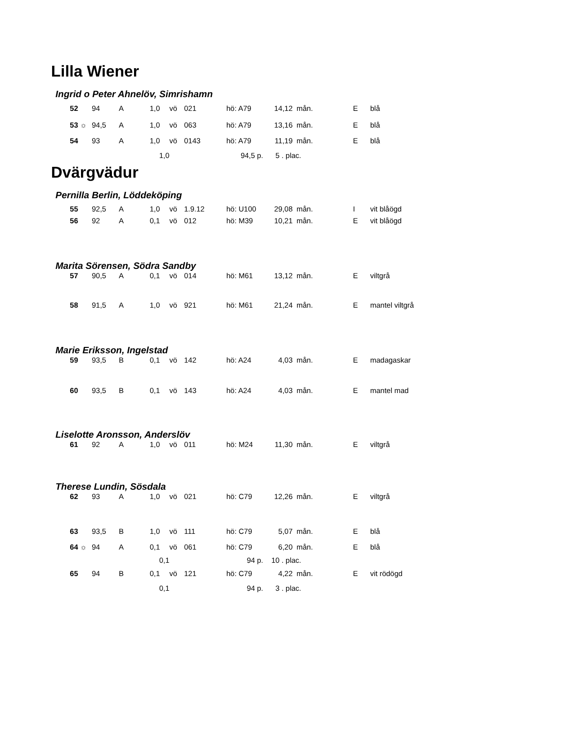Lilla Wiener
Ingrid o Peter Ahnelöv, Simrishamn
| 52 | | 94 | A | 1,0 | vö | 021 | hö: A79 | 14,12 | mån. | E | blå |
| 53 | ☼ | 94,5 | A | 1,0 | vö | 063 | hö: A79 | 13,16 | mån. | E | blå |
| 54 | | 93 | A | 1,0 | vö | 0143 | hö: A79 | 11,19 | mån. | E | blå |
| 1,0 | | | | | 94,5 p. | | | 5 . plac. | | | |
Dvärgvädur
Pernilla Berlin, Löddeköping
| 55 | | 92,5 | A | 1,0 | vö | 1.9.12 | hö: U100 | 29,08 | mån. | I | vit blåögd |
| 56 | | 92 | A | 0,1 | vö | 012 | hö: M39 | 10,21 | mån. | E | vit blåögd |
Marita Sörensen, Södra Sandby
| 57 | | 90,5 | A | 0,1 | vö | 014 | hö: M61 | 13,12 | mån. | E | viltgrå |
| 58 | | 91,5 | A | 1,0 | vö | 921 | hö: M61 | 21,24 | mån. | E | mantel viltgrå |
Marie Eriksson, Ingelstad
| 59 | | 93,5 | B | 0,1 | vö | 142 | hö: A24 | 4,03 | mån. | E | madagaskar |
| 60 | | 93,5 | B | 0,1 | vö | 143 | hö: A24 | 4,03 | mån. | E | mantel mad |
Liselotte Aronsson, Anderslöv
| 61 | | 92 | A | 1,0 | vö | 011 | hö: M24 | 11,30 | mån. | E | viltgrå |
Therese Lundin, Sösdala
| 62 | | 93 | A | 1,0 | vö | 021 | hö: C79 | 12,26 | mån. | E | viltgrå |
| 63 | | 93,5 | B | 1,0 | vö | 111 | hö: C79 | 5,07 | mån. | E | blå |
| 64 | ☼ | 94 | A | 0,1 | vö | 061 | hö: C79 | 6,20 | mån. | E | blå |
| 0,1 | | | | | 94 p. | | | 10 . plac. | | | |
| 65 | | 94 | B | 0,1 | vö | 121 | hö: C79 | 4,22 | mån. | E | vit rödögd |
| 0,1 | | | | | 94 p. | | | 3 . plac. | | | |